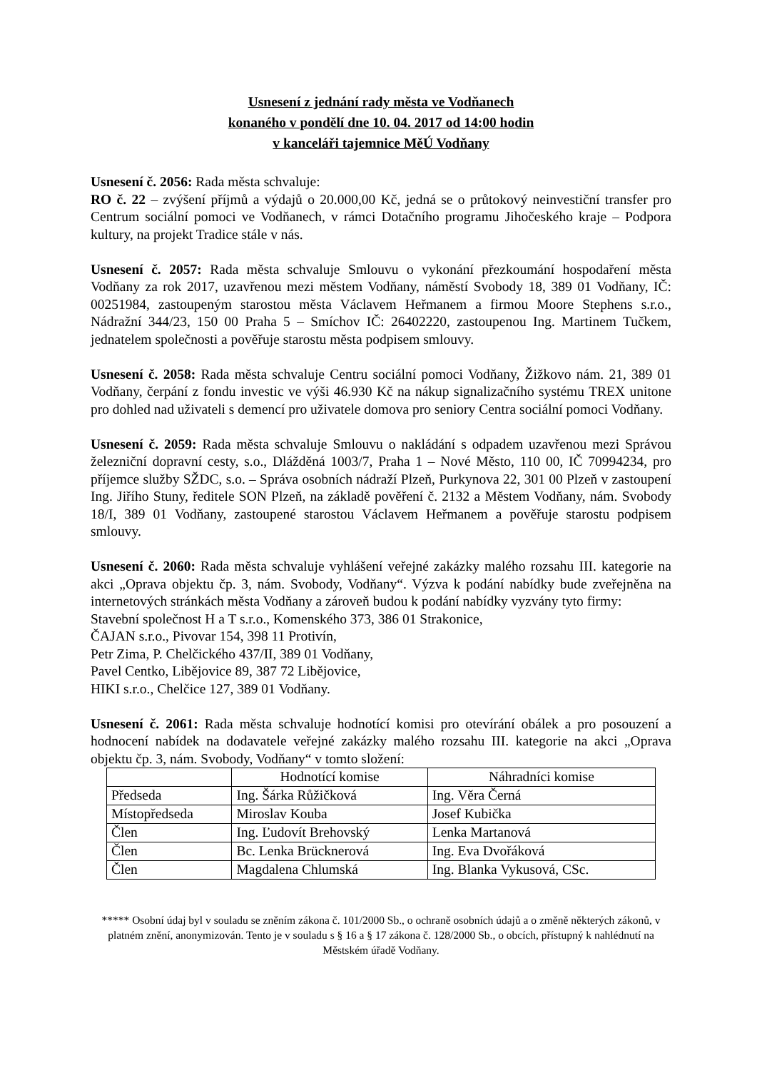Usnesení z jednání rady města ve Vodňanech
konaného v pondělí dne 10. 04. 2017 od 14:00 hodin
v kanceláři tajemnice MěÚ Vodňany
Usnesení č. 2056: Rada města schvaluje:
RO č. 22 – zvýšení příjmů a výdajů o 20.000,00 Kč, jedná se o průtokový neinvestiční transfer pro Centrum sociální pomoci ve Vodňanech, v rámci Dotačního programu Jihočeského kraje – Podpora kultury, na projekt Tradice stále v nás.
Usnesení č. 2057: Rada města schvaluje Smlouvu o vykonání přezkoumání hospodaření města Vodňany za rok 2017, uzavřenou mezi městem Vodňany, náměstí Svobody 18, 389 01 Vodňany, IČ: 00251984, zastoupeným starostou města Václavem Heřmanem a firmou Moore Stephens s.r.o., Nádražní 344/23, 150 00 Praha 5 – Smíchov IČ: 26402220, zastoupenou Ing. Martinem Tučkem, jednatelem společnosti a pověřuje starostu města podpisem smlouvy.
Usnesení č. 2058: Rada města schvaluje Centru sociální pomoci Vodňany, Žižkovo nám. 21, 389 01 Vodňany, čerpání z fondu investic ve výši 46.930 Kč na nákup signalizačního systému TREX unitone pro dohled nad uživateli s demencí pro uživatele domova pro seniory Centra sociální pomoci Vodňany.
Usnesení č. 2059: Rada města schvaluje Smlouvu o nakládání s odpadem uzavřenou mezi Správou železniční dopravní cesty, s.o., Dlážděná 1003/7, Praha 1 – Nové Město, 110 00, IČ 70994234, pro příjemce služby SŽDC, s.o. – Správa osobních nádraží Plzeň, Purkynova 22, 301 00 Plzeň v zastoupení Ing. Jiřího Stuny, ředitele SON Plzeň, na základě pověření č. 2132 a Městem Vodňany, nám. Svobody 18/I, 389 01 Vodňany, zastoupené starostou Václavem Heřmanem a pověřuje starostu podpisem smlouvy.
Usnesení č. 2060: Rada města schvaluje vyhlášení veřejné zakázky malého rozsahu III. kategorie na akci „Oprava objektu čp. 3, nám. Svobody, Vodňany“. Výzva k podání nabídky bude zveřejněna na internetových stránkách města Vodňany a zároveň budou k podání nabídky vyzvány tyto firmy:
Stavební společnost H a T s.r.o., Komenského 373, 386 01 Strakonice,
ČAJAN s.r.o., Pivovar 154, 398 11 Protivín,
Petr Zima, P. Chelčického 437/II, 389 01 Vodňany,
Pavel Centko, Libějovice 89, 387 72 Libějovice,
HIKI s.r.o., Chelčice 127, 389 01 Vodňany.
Usnesení č. 2061: Rada města schvaluje hodnotící komisi pro otevírání obálek a pro posouzení a hodnocení nabídek na dodavatele veřejné zakázky malého rozsahu III. kategorie na akci „Oprava objektu čp. 3, nám. Svobody, Vodňany“ v tomto složení:
| | Hodnotící komise | Náhradníci komise |
| Předseda | Ing. Šárka Růžičková | Ing. Věra Černá |
| Místopředseda | Miroslav Kouba | Josef Kubička |
| Člen | Ing. Ľudovít Brehovský | Lenka Martanová |
| Člen | Bc. Lenka Brücknerová | Ing. Eva Dvořáková |
| Člen | Magdalena Chlumská | Ing. Blanka Vykusová, CSc. |
***** Osobní údaj byl v souladu se zněním zákona č. 101/2000 Sb., o ochraně osobních údajů a o změně některých zákonů, v platném znění, anonymizován. Tento je v souladu s § 16 a § 17 zákona č. 128/2000 Sb., o obcích, přístupný k nahlédnutí na Městském úřadě Vodňany.